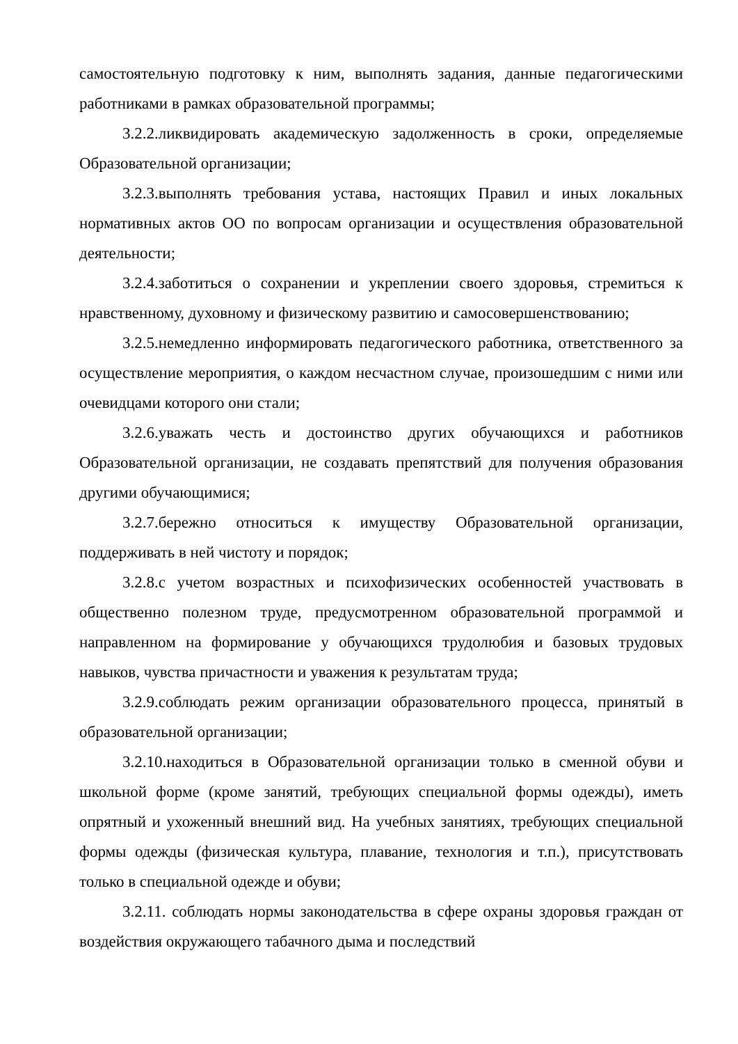самостоятельную подготовку к ним, выполнять задания, данные педагогическими работниками в рамках образовательной программы;
3.2.2.ликвидировать академическую задолженность в сроки, определяемые Образовательной организации;
3.2.3.выполнять требования устава, настоящих Правил и иных локальных нормативных актов ОО по вопросам организации и осуществления образовательной деятельности;
3.2.4.заботиться о сохранении и укреплении своего здоровья, стремиться к нравственному, духовному и физическому развитию и самосовершенствованию;
3.2.5.немедленно информировать педагогического работника, ответственного за осуществление мероприятия, о каждом несчастном случае, произошедшим с ними или очевидцами которого они стали;
3.2.6.уважать честь и достоинство других обучающихся и работников Образовательной организации, не создавать препятствий для получения образования другими обучающимися;
3.2.7.бережно относиться к имуществу Образовательной организации, поддерживать в ней чистоту и порядок;
3.2.8.с учетом возрастных и психофизических особенностей участвовать в общественно полезном труде, предусмотренном образовательной программой и направленном на формирование у обучающихся трудолюбия и базовых трудовых навыков, чувства причастности и уважения к результатам труда;
3.2.9.соблюдать режим организации образовательного процесса, принятый в образовательной организации;
3.2.10.находиться в Образовательной организации только в сменной обуви и школьной форме (кроме занятий, требующих специальной формы одежды), иметь опрятный и ухоженный внешний вид. На учебных занятиях, требующих специальной формы одежды (физическая культура, плавание, технология и т.п.), присутствовать только в специальной одежде и обуви;
3.2.11. соблюдать нормы законодательства в сфере охраны здоровья граждан от воздействия окружающего табачного дыма и последствий